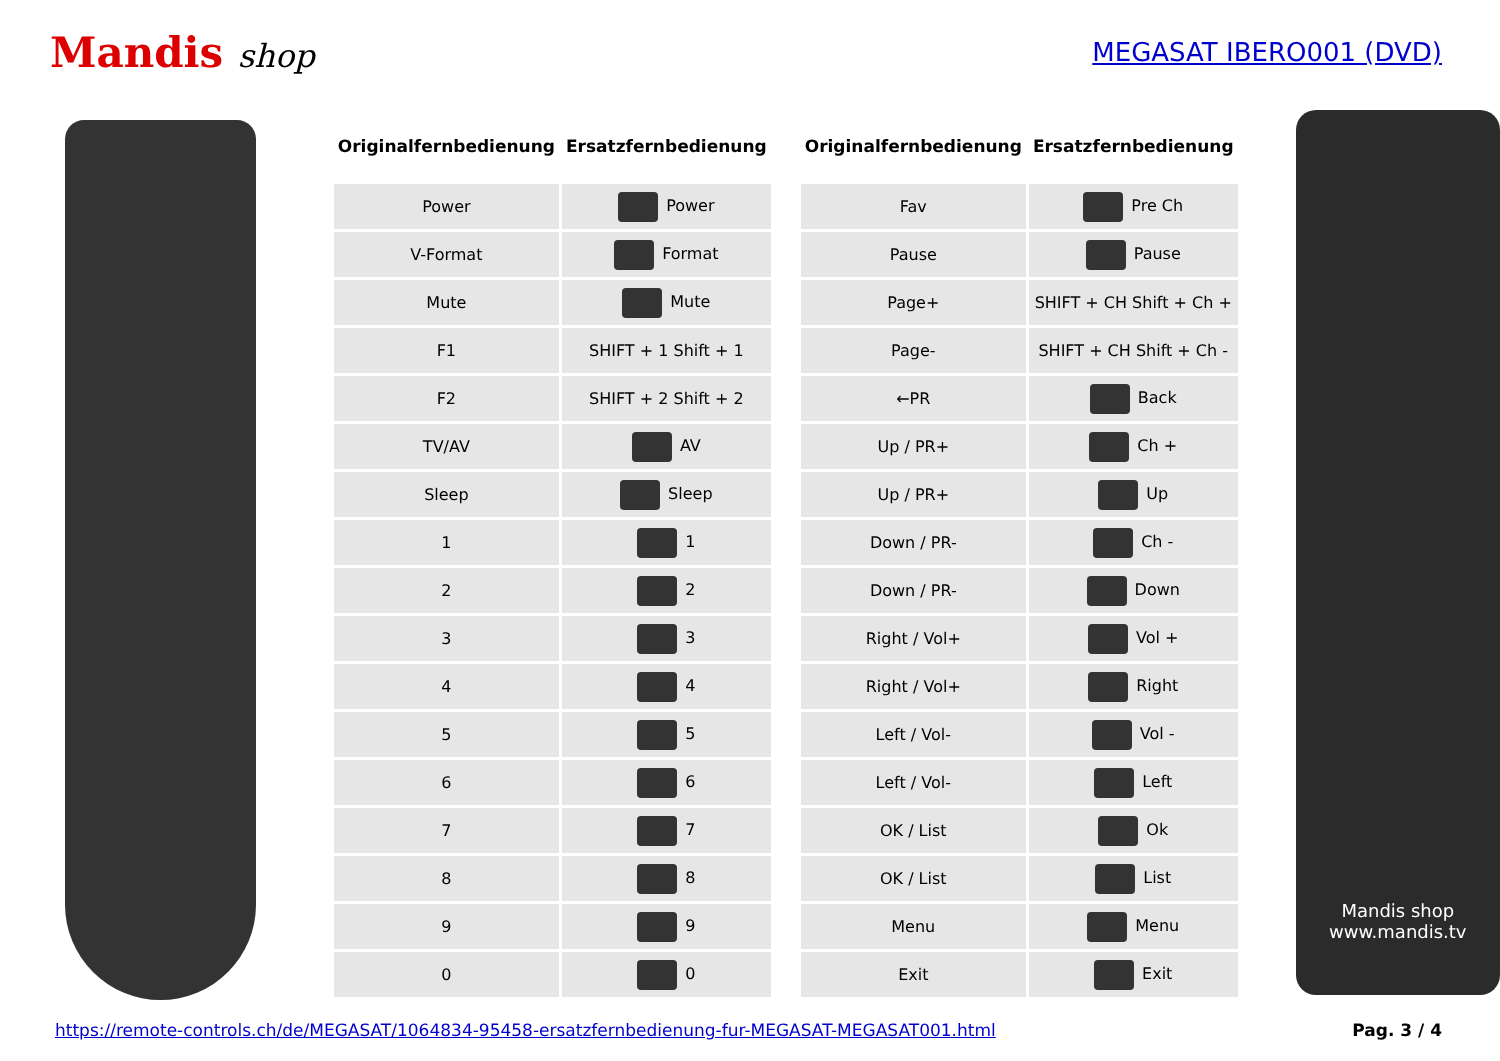Mandis shop
MEGASAT IBERO001 (DVD)
| Originalfernbedienung | Ersatzfernbedienung |
| --- | --- |
| Power | Power |
| V-Format | Format |
| Mute | Mute |
| F1 | SHIFT + 1 Shift + 1 |
| F2 | SHIFT + 2 Shift + 2 |
| TV/AV | AV |
| Sleep | Sleep |
| 1 | 1 |
| 2 | 2 |
| 3 | 3 |
| 4 | 4 |
| 5 | 5 |
| 6 | 6 |
| 7 | 7 |
| 8 | 8 |
| 9 | 9 |
| 0 | 0 |
| Originalfernbedienung | Ersatzfernbedienung |
| --- | --- |
| Fav | Pre Ch |
| Pause | Pause |
| Page+ | SHIFT + CH Shift + Ch + |
| Page- | SHIFT + CH Shift + Ch - |
| ←PR | Back |
| Up / PR+ | Ch + |
| Up / PR+ | Up |
| Down / PR- | Ch - |
| Down / PR- | Down |
| Right / Vol+ | Vol + |
| Right / Vol+ | Right |
| Left / Vol- | Vol - |
| Left / Vol- | Left |
| OK / List | Ok |
| OK / List | List |
| Menu | Menu |
| Exit | Exit |
Mandis shop
www.mandis.tv
https://remote-controls.ch/de/MEGASAT/1064834-95458-ersatzfernbedienung-fur-MEGASAT-MEGASAT001.html Pag. 3 / 4